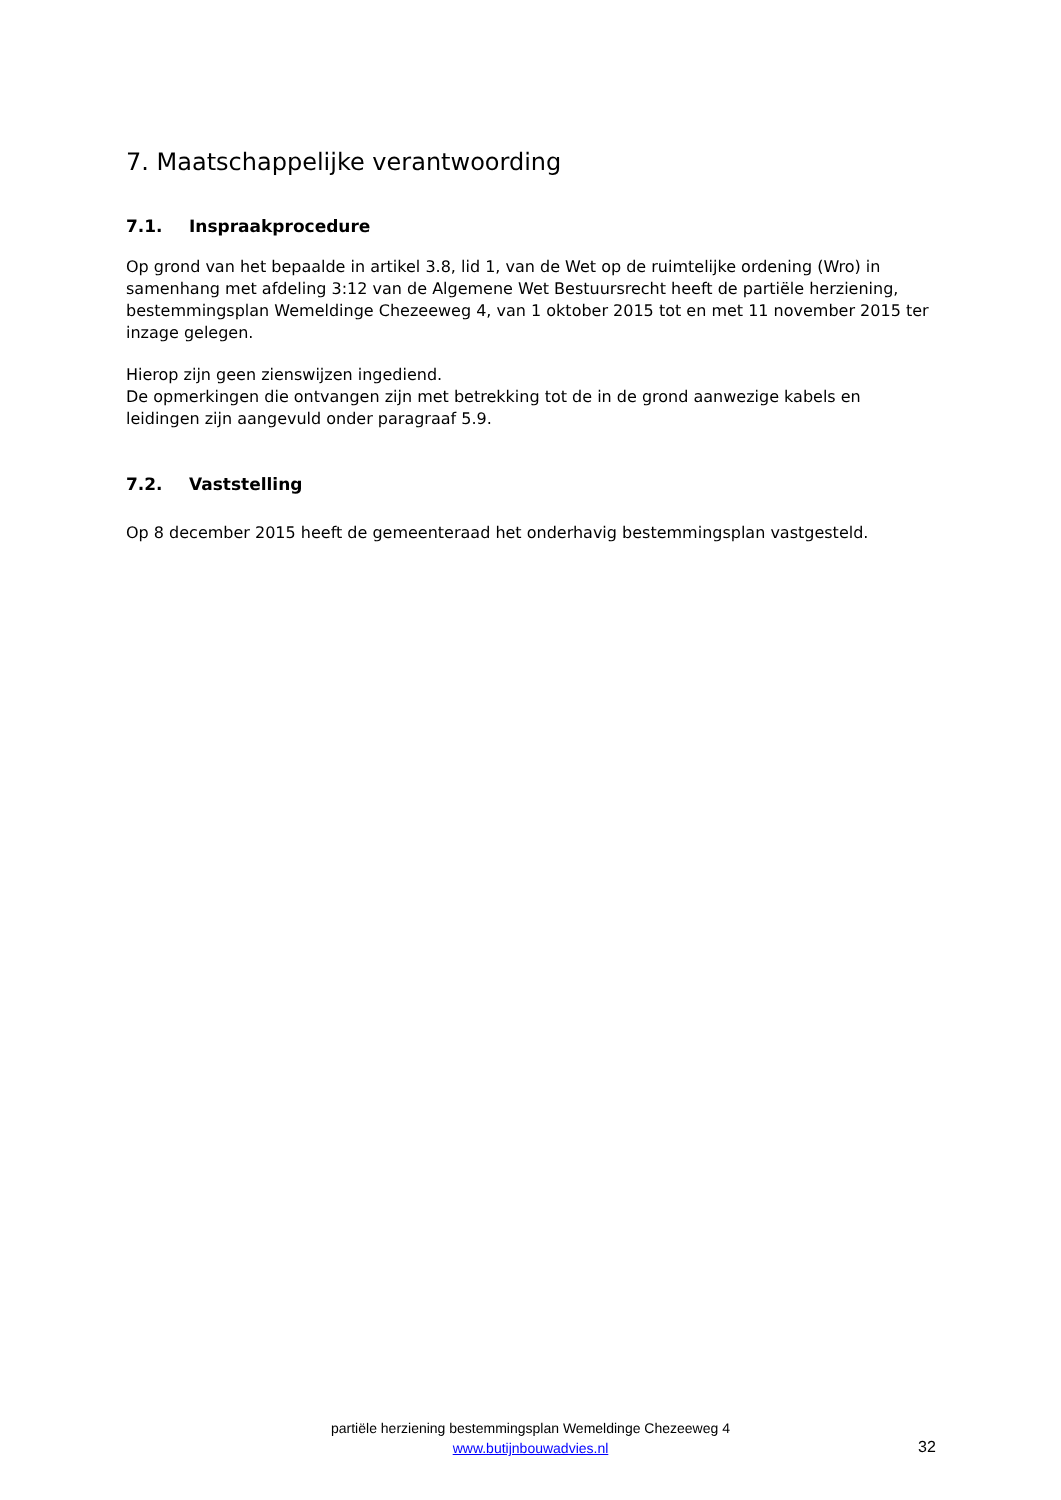7. Maatschappelijke verantwoording
7.1. Inspraakprocedure
Op grond van het bepaalde in artikel 3.8, lid 1, van de Wet op de ruimtelijke ordening (Wro) in samenhang met afdeling 3:12 van de Algemene Wet Bestuursrecht heeft de partiële herziening, bestemmingsplan Wemeldinge Chezeeweg 4, van 1 oktober 2015 tot en met 11 november 2015 ter inzage gelegen.
Hierop zijn geen zienswijzen ingediend.
De opmerkingen die ontvangen zijn met betrekking tot de in de grond aanwezige kabels en leidingen zijn aangevuld onder paragraaf 5.9.
7.2. Vaststelling
Op 8 december 2015 heeft de gemeenteraad het onderhavig bestemmingsplan vastgesteld.
partiële herziening bestemmingsplan Wemeldinge Chezeeweg 4
www.butijnbouwadvies.nl
32